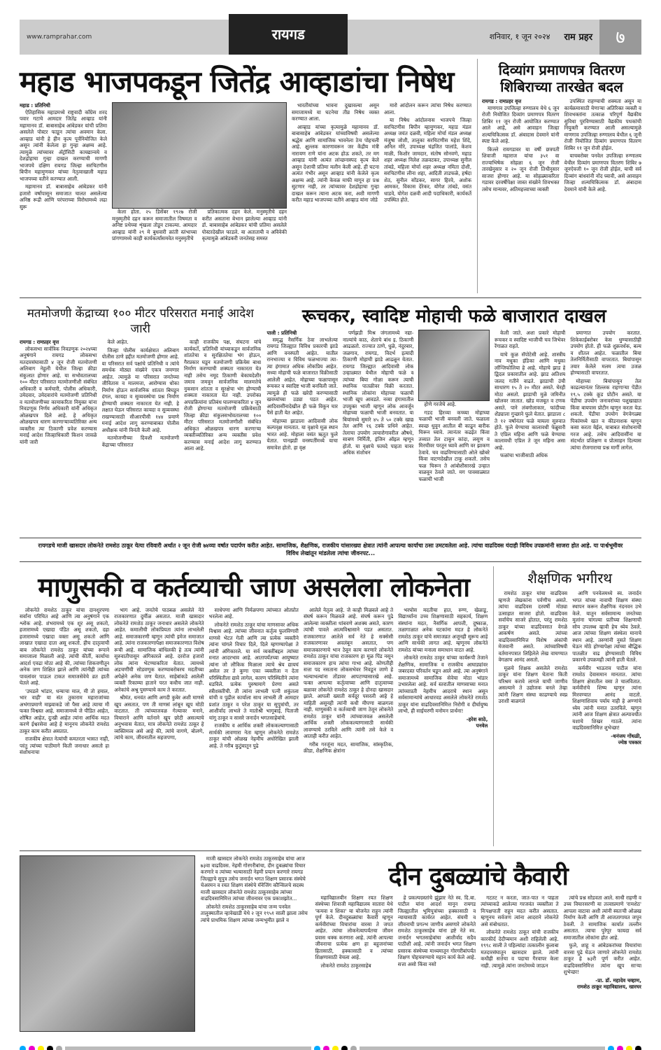www.ramprahar.com
रायगड
शनिवार, १ जून २०२४
राम प्रहर
७
महाड भाजपकडून जितेंद्र आव्हाडांचा निषेध
महाड : प्रतिनिधी
ऐतिहासिक महाडमध्ये राष्ट्रवादी काँग्रेस शरद पवार गटाचे आमदार जितेंद्र आव्हाड यांनी महामानव डॉ. बाबासाहेब आंबेडकर यांची प्रतिमा असलेले पोस्टर फाडून त्यांचा अवमान केला. आव्हाड यांनी हे हीन कृत्य पूर्वनियोजित केले असून त्यांनी केलेला हा गुन्हा अक्षम्य आहे. त्यामुळे त्यांच्यावर अ‍ॅट्रॉसिटी कायद्यान्वये व देशद्रोहाचा गुन्हा दाखल करण्याची मागणी भाजपचे दक्षिण रायगड जिल्हा सरचिटणीस बिपीन महामुणकर यांच्या नेतृत्वाखाली महाड भाजपच्या वतीने करण्यात आली.
महामानव डॉ. बाबासाहेब आंबेडकर यांनी हजारो वर्षांपासून समाजात चालत असलेल्या अनिष्ठ रूढी आणि परंपराच्या विरोधामध्ये लढा सुरू
केला होता. २५ डिसेंबर १९२७ रोजी मनुस्मृतीचे दहन करून समाजातील विषमता व अनिष्ट प्रथेच्या शृंखला तोडून टाकल्या. आमदार आव्हाड यांनी २९ मे बुधवारी क्रांती स्तंभाच्या प्रांगणामध्ये काही कार्यकर्त्यांसमवेत मनुस्मृतीचे
प्रतिकात्मक दहन केले. मनुस्मृतीचे दहन करीत असताना बेभान झालेल्या आव्हाड यांनी डॉ. बाबासाहेब आंबेडकर यांची प्रतिमा असलेले पोस्टरदेखील फाडले. या अतातायी व अविवेकी कृत्यामुळे आंबेडकरी जनतेसह समस्त
भारतीयांच्या भावना दुखावल्या असून समाजामध्ये या घटनेचा तीव्र निषेध व्यक्त करण्यात आला.
आव्हाड यांच्या कृत्यामुळे महामानव डॉ. बाबासाहेब आंबेडकर यांच्याविषयी असलेल्या श्रद्धेस आणि सामाजिक भावनेला ठेच पोहचली आहे. क्षुल्लक कारणावरून जर केंद्रीय मंत्री नारायण राणे यांना अटक होऊ शकते, तर मग आव्हाड यांनी अत्यंत लांच्छनास्पद कृत्य केले असून देशाची प्रतिमा मलीन केली आहे. ही घटना अत्यंत गंभीर असून आव्हाड यांनी केलेले कृत्य अक्षम्य आहे. त्यांनी केवळ माफी मागून हा प्रश्न सुटणार नाही, तर त्यांच्यावर देशद्रोहाचा गुन्हा दाखल करून त्याना अटक करा, अशी मागणी करीत महाड भाजपच्या वतीने आव्हाड यांना जोडे
मारो आंदोलन करून त्यांचा निषेध करण्यात आला.
या निषेध आंदोलनास भाजपचे जिल्हा सरचिटणीस बिपीन म्हामुणकर, महाड मंडल अध्यक्ष जयंत दळवी, महिला मोर्चा मंडल अध्यक्ष मंजुषा जोशी, तालुका सरचिटणीस महेश शिंदे, अनिल मोरे, उपाध्यक्ष चंद्रजित पालांडे, केशव माळी, किशोर जामदार, संतोष सोनवणे, महाड शहर अध्यक्ष निलेश तळवटकर, उपाध्यक्ष सुनील तांबडे, महिला मोर्चा शहर अध्यक्ष नमिता दोशी, सरचिटणीस लीना शहा, आदिती ताडफळे, हर्षदा शेठ, सुनील सोंडकर, सागर हिरवे, अशोक आमकर, विकास देरेकर, योगेश तांबडे, वसंत धाडवे, योगेश दळवी आदी पदाधिकारी, कार्यकर्ते उपस्थित होते.
दिव्यांग प्रमाणपत्र वितरण शिबिराच्या तारखेत बदल
रायगड : रामप्रहर वृत्त
माणगाव उपजिल्हा रुग्णालय येथे ६ जून रोजी नियोजित दिव्यांग प्रमाणपत्र वितरण शिबिर ११ जून रोजी आयोजित करण्यात आले आहे, असे आवाहन जिल्हा शल्यचिकित्सक डॉ. अंबादास देवमाने यांनी स्पष्ट केले आहे.
किल्ले रायगडावर या वर्षी छत्रपती शिवाजी महाराज यांचा ३५१ वा राज्याभिषेक सोहळा ६ जून रोजी तारखेनुसार व २० जून रोजी तिथीनुसार साजरा होणार आहे. या सोहळ्याकरिता गडावर दरवर्षीपेक्षा जास्त संख्येने शिवभक्त तसेच मान्यवर, अतिमहत्त्वाच्या व्यक्ती
उपस्थित राहण्याची शक्यता असून या कार्यक्रमासाठी येणाऱ्या अतिरिक्त व्यक्ती व शिवभक्तांना तत्काळ परिपूर्ण वैद्यकीय सुविधा पुरविण्यासाठी वैद्यकीय पथकांची नियुक्ती करण्यात आली असल्यामुळे माणगाव उपजिल्हा रुग्णालय येथील ६ जूनी रोजी नियोजित दिव्यांग प्रमाणपत्र वितरण शिबिर ११ जून रोजी होईल.
याचबरोबर पनवेल उपजिल्हा रुग्णालय येथील दिव्यांग प्रमाणपत्र वितरण शिबिर ७ जूनऐवजी १० जून रोजी होईल, याची सर्व दिव्यांग बांधवांनी नोंद घ्यावी, असे आवाहन जिल्हा शल्यचिकित्सक डॉ. अंबादास देवमाने यांनी केले आहे.
मतमोजणी केंद्राच्या १०० मीटर परिसरात मनाई आदेश जारी
रायगड : रामप्रहर वृत्त
लोकसभा सार्वत्रिक निवडणूक २०२४च्या अनुषंगाने रायगड लोकसभा मतदारसंघासाठी ४ जून रोजी मतमोजणी अलिबाग नेहुली येथील जिल्हा क्रीडा संकुलात होणार आहे. या सभोवतालच्या १०० मीटर परिसरात मतमोजणीशी संबंधित अधिकारी व कर्मचारी, पोलीस अधिकारी, उमेदवार, उमेदवारांचे मतमोजणी प्रतिनिधी व मतमोजणीच्या कामाकरिता नियुक्त यांना निवडणूक निर्णय अधिकारी यांनी अधिकृत ओळखपत्र दिले आहे. हे अधिकृत ओळखपत्र धारण करणाऱ्याव्यतिरिक्त अन्य व्यक्तीस त्या ठिकाणी प्रवेश करण्यास मनाई आदेश जिल्हाधिकारी किशन जावळे यांनी जारी
केले आहेत.
जिल्हा पोलीस कार्यक्षेत्रात अलिबाग पोलीस ठाणे हद्दीत मतमोजणी होणार आहे. या परिसरात सर्व पक्षांचे प्रतिनिधी व त्यांचे समर्थक मोठ्या संख्येने एकत्र जमणार आहेत. त्यामुळे या परिसरात जनतेच्या जीवितास व मालमत्ता, आरोग्यास धोका निर्माण होऊन सार्वजनिक शांतता बिघडून दंगल, कायदा व सुव्यवस्थेचा प्रश्न निर्माण होण्याची शक्यता नाकारता येत नाही. हे लक्षात घेऊन परिसरात कायदा व सुव्यवस्था राखण्यासाठी सीआरपीसी १४४ प्रमाणे मनाई आदेश लागू करण्याबाबत पोलीस अधीक्षक यांनी विनंती केली आहे.
मतमोजणीच्या दिवशी मतमोजणी केंद्राच्या परिसरात
काही राजकीय पक्ष, संघटना यांचे कार्यकर्ते, प्रतिनिधी यांच्याकडून सार्वजनिक शांततेचा व सुरक्षिततेचा भंग होऊन, गैरप्रकार घडून मतमोजणी प्रक्रियेस बाधा निर्माण करण्याची शक्यता नाकारता येत नाही तसेच नमूद ठिकाणी बेकायदेशीर जमाव जमवून सार्वजनिक मालमत्तेचे नुकसान शांतता व सुरक्षेचा भंग होण्याची शक्यता नाकारता येत नाही. उपरोक्त अपप्रक्रियांना प्रतिबंध घालण्याकरिता ४ जून रोजी होणाऱ्या मतमोजणी प्रक्रियेसाठी जिल्हा क्रीडा संकुलसभोवतालच्या १०० मीटर परिसरात मतमोजणीशी संबंधित अधिकृत ओळखपत्र धारण करणाऱ्या व्यक्तीव्यतिरिक्त अन्य व्यक्तीस प्रवेश करण्यास मनाई आदेश लागू करण्यात आला आहे.
रूचकर, स्वादिष्ट मोहाची फळे बाजारात दाखल
पाली : प्रतिनिधी
समृद्ध नैसर्गिक ठेवा लाभलेल्या रायगड जिल्ह्यात विविध प्रकारची झाडे आणि वनस्पती आहेत. यातील रानभाज्या व विविध फळभाज्या त्या-त्या हंगामात अधिक लोकप्रिय आहेत. सध्या मोहाची फळे बाजारात विक्रीसाठी आलेली आहेत. मोहाच्या फळापासून रूचकर व स्वादिष्ट भाजी बनविली जाते. त्यामुळे ही फळे खरेदी करण्यासाठी खवय्यांच्या उड्या पडत आहेत. आदिवासींनादेखील ही फळे विकून चार पैसे हाती येत आहेत.
मोहाच्या झाडाला आदिवासी लोक कल्पवृक्ष मानतात. या वृक्षाचे मूळ स्थान भारत आहे. मोहाला वसंत ऋतूत फुले येतात. पानझडी वनस्पतींमध्ये याचा समावेश होतो. हा वृक्ष
पर्णझडी मिश्र जंगलामध्ये नद्या-नाल्यांचे काठ, शेताचे बांध इ. ठिकाणी आढळतो. राज्यात ठाणे, धुळे, नंदुरबार, जळगाव, रायगड, विदर्भ इत्यादी ठिकाणी मोहाची झाडे आढळून येतात. रायगड जिल्ह्यात आदिवासी लोक उन्हाळ्यात येथील मोहाची फळे व त्यांच्या बिया गोळा करून त्याची स्थानिक पातळीवर विक्री करतात. स्थानिक लोकांना मोहाच्या फळाची भाजी खूप आवडते. नव्या हंगामातील उपयुक्त भाजी म्हणून लोक आवर्जून मोहाच्या फळाची भाजी बनवतात. या बियांमध्ये सुमारे ४५ ते ५० टक्के खाद्य तेल आणि १६ टक्के प्रथिने आहेत. तेलाचा उपयोग त्वचारोगावरील औषधे, साबण निर्मिती, इंजिन ऑइल म्हणून होतो. या वृक्षाचे फायदे पाहता यावर अधिक संशोधन
होणे गरजेचे आहे.
गडद हिरव्या कच्च्या मोहाच्या फळाची भाजी बनवली जाते. फळाला स्वच्छ धुवून आतील बी काढून बारीक चिरून घ्यावे. त्यानंतर कढईत किंवा तव्यात तेल टाकून कांदा, लसूण व मिरचीवर परतून घ्यावे आणि वर झाकण ठेवावे. चव वाढविण्यासाठी ओले खोबरे किंवा वाटणदेखील टाकू शकतो. तसेच फळ चिरून ते आंबोशीसारखे उन्हात वाळवून ठेवले जाते. मग पावसाळ्यात फळाची भाजी
केली जाते. अशा प्रकारे मोहाची रूचकर व स्वादिष्ट भाजीची चव जिभेवर रेंगाळत राहते.
याचे कूळ सॅपोटेसी आहे. शास्त्रीय नाव मधुका इंडिका आणि मधुका लाँन्जिफोलिया हे आहे. मोहाचे झाड हे द्विदल प्रकारातील आहे. झाड अतिशय जलद गतीने वाढते. झाडाची उंची साधारण १५ ते २० मीटर असते. घेरही मोठा असतो. झाडाची मुळे जमिनीत खोलवर जातात. खोड मजबूत व टणक असते. पाने लंबगोलाकार, फांदीच्या शेंड्याला गुच्छाने फुले येतात. झाडाला ८ ते १२ वर्षांनंतर फळे यायला सुरुवात होते. फुले येण्याचा कालावधी फेब्रुवारी ते एप्रिल महिना आणि फळे येण्याचा कालावधी एप्रिल ते जून महिना असा आहे.
फळांचा भाजीसाठी अधिक
प्रमाणात उपयोग करतात. शिकेकाईबरोबर केस धुण्यासाठीही उपयोग होतो. ही फळे शुक्रवर्धक, बल्य व शीतल आहेत. फळातील बिया तेलनिर्मितीसाठी वापरतात. बियांपासून तयार केलेले मलम त्वचा उजळ होण्यासाठी वापरतात.
मोहाच्या बियांपासून तेल काढल्यानंतर शिल्लक राहणाऱ्या पेंडीत १९.५ टक्के क्रूड प्रोटीन असते. या पेंडीचा उपयोग जनावरांच्या पशुखाद्यात किंवा बायपास प्रोटीन म्हणून करता येऊ शकतो. पेंडीचा उपयोग वेगवेगळ्या पिकांमध्ये खत व कीडनाशक म्हणून कसा करता येईल, याबाबत संशोधनाची गरज आहे. तसेच आदिवासींना या संदर्भात प्रशिक्षण व प्रोत्साहन दिल्यास त्यांचा रोजगाराचा प्रश्न मार्गी लागेल.
रायगडचे माजी खासदार लोकनेते रामशेठ ठाकूर येत्या रविवारी अर्थात २ जून रोजी ७४व्या वर्षात पदार्पण करीत आहेत. सामाजिक, शैक्षणिक, राजकीय यांसारख्या क्षेत्रात त्यांनी आपल्या कार्याचा ठसा उमटवलेला आहे. त्यांचा वाढदिवस यंदाही विविध उपक्रमांनी साजरा होत आहे. या पार्श्वभूमीवर विविध लेखांतून मांडलेला त्यांचा जीवनपट...
माणुसकी व कर्तव्याची जाण असलेला लोकनेता
लोकनेते रामशेठ ठाकूर यांचा दानशूरपणा सर्वांना परिचित आहे आणि त्या अनुषंगाने एक श्लोक आहे. शंभरामध्ये एक शूर असू शकतो, हजारामध्ये एखादा पंडित असू शकतो, दहा हजारामध्ये एखादा वक्ता असू शकतो आणि लाखात एखादा दाता असू शकतो. हीच दातृत्वाची बाब लोकनेते रामशेठ ठाकूर यांच्या रूपाने समाजाला मिळाली आहे. त्यांची कीर्ती, कार्याचा आदर्श एवढा मोठा आहे की, त्यांच्या शिकवणीतून अनेक जण शिक्षित झाले आणि त्यांनीही त्यांच्या पावलांवर पाऊल टाकत समाजसेवेचे व्रत हाती घेतले आहे.
'उघडले भांडार, धन्याचा माल, मी तो हमाल, भार वाही' या संत तुकाराम महाराजांच्या अभंगाप्रमाणे माझ्याकडे जो पैसा आहे त्याचा मी फक्त विश्वस्त आहे. समाजामध्ये जे पीडित आहेत, शोषित आहेत, दुःखी आहेत त्यांना आर्थिक मदत करणे ईश्वरसेवा आहे हे मानूनच लोकनेते रामशेठ ठाकूर काम करीत असतात.
राजकीय क्षेत्रात नेत्यांची कमतरता भासत नाही, परंतु त्यांच्या पाठीमागे किती जनाधार असतो हा संशोधनाचा
भाग आहे. जनतेचे पाठबळ असलेले नेते राजकारणात दुर्मीळ असतात. माजी खासदार लोकनेते रामशेठ ठाकूर जनाधार असलेले लोकनेते आहेत. कमालीची लोकप्रियता त्यांना लाभलेली आहे. समाजकारणी म्हणून त्यांची इमेज समाजात आहे. त्यांना राजकारणापेक्षा समाजकारणात विशेष रूची आहे. सामाजिक बांधिलकी हे तत्व त्यांनी सुरुवातीपासून अंगिकारले आहे. दररोज हजारो लोक त्यांना भेटण्याकरिता येतात. त्यामध्ये अडचणींची सोडवणूक करण्याबरोबरच मदतीच्या अपेक्षेने अनेक जण येतात. साहेबांकडे आलेली व्यक्ती रिकाम्या हाताने परत कधीच जात नाही. अनेकांचे अश्रू पुसण्याचे काम ते करतात.
श्रीमंत, धनवंत आणि अगदी कुबेर अशी माणसे खूप असतात, पण ती माणसं लांबून खूप मोठी वाटतात. ती त्यांच्याजवळ गेल्यावर मनाने, विचाराने आणि वर्तनाने खूप छोटी असल्याचे अनुभवास येतात, मात्र लोकनेते रामशेठ ठाकूर हे व्यक्तिमत्त्व असे आहे की, त्यांचे वागणे, बोलणे, त्यांचे काम, जीवनातील सहजपणा,
साधेपणा आणि निर्मळपणा त्यांच्यात ओतप्रोत भरलेला आहे.
लोकनेते रामशेठ ठाकूर यांचा माणसावर अधिक विश्वास आहे. त्यांच्या जीवनात कर्तृत्व फुलविणारी माणसे भेटत गेली आणि त्या प्रत्येक व्यक्तीने त्यांना चांगले विचार दिले, दिले म्हणण्यापेक्षा ते त्यांनी अंगिकारले. या सर्व व्यक्तींबद्दल त्यांच्या मनात आदरभाव आहे. आतापर्यंतच्या आयुष्यात त्यांना जो लौकिक मिळाला त्याचे श्रेय द्यायचं असेल तर ते कुणा एका व्यक्तीला न देता परिस्थितीला द्यावे लागेल, कारण परिस्थितीने त्यांना घडविले. प्रत्येक पुरुषामागे प्रेरणा असते स्त्रीशक्तीची. ती त्यांना लाभली पत्नी शकुंतला यांची व पुढील कार्याला साथ लाभली ती आमदार प्रशांत ठाकूर व परेश ठाकूर या सुपुत्रांची, तर आशीर्वाद लाभले ते मातोश्री भागूबाई, पिताजी चांगू ठाकूर व सासरे जनार्दन भगतसाहेबांचे.
राजकीय व आर्थिक शक्ती लोककल्याणासाठी सार्थकी लावणारा नेता म्हणून लोकनेते रामशेठ ठाकूर यांची ओळख नेहमीच अधोरेखित झाली आहे. ते गरीब कुटुंबातून पुढे
आलेले नेतृत्व आहे. जे काही मिळवले आहे ते संघर्ष करून मिळवले आहे. संघर्ष करून पुढे आलेल्या व्यक्तीला थांबवणे अशक्य असते, कारण त्यांची पावले आत्मविश्वासाने पडत असतात. राजकारणात आलेले सर्व नेते हे सक्सेसी राजकारणावर अवलंबून असतात, पण समाजकारणाचे भान ठेवून काम करणारे लोकनेते रामशेठ ठाकूर यांचा राजकारण हा मूळ पिंड नसून समाजकारण हाच त्यांचा गाभा आहे. कोणतीही सत्ता पद नसताना लोकसभेवर निवडून जाणे हे भल्याभल्यांना तोंडावर आपटण्यासारखे आहे. फक्त आपल्या कर्तृत्वाच्या आणि दातृत्वाच्या बळावर लोकनेते रामशेठ ठाकूर हे दोनदा खासदार झाले. आपली ख्याती सर्वदूर पसरली आहे हे माहिती असूनही त्यांनी कधी मीपणा बाळगला नाही. माणुसकी व कर्तव्याची जाण ठेवून लोकनेते रामशेठ ठाकूर यांनी त्यांच्याजवळ असलेली आर्थिक शक्ती लोककल्याणासाठी सार्थकी लावण्याचे ठरविले आणि त्यांनी तसे केले व आताही करीत आहेत.
गरीब गरजूंना मदत, सामाजिक, सांस्कृतिक, क्रीडा, शैक्षणिक क्षेत्रांना
भरघोस मदतीचा हात, रुग्ण, खेळाडू, विद्यार्थ्यांना उच्च शिक्षणासाठी सहकार्य, शिक्षण संस्थांना मदत, नैसर्गिक आपत्ती, दुष्काळ, तळागाळात अनेक घटकांना मदत हे लोकनेते रामशेठ ठाकूर यांचे समाजव्रत अजूनही सुरूच आहे आणि सार्थकी लागत आहे. म्हणूनच लोकनेते रामशेठ यांच्या मनाला समाधान वाटत आहे.
लोकनेते रामशेठ ठाकूर यांच्या कार्यरूपी तेजाने शैक्षणिक, सामाजिक व राजकीय आघाड्यांवर जबरदस्त परिवर्तन घडून आले आहे. त्या अनुषंगाने समाजामध्ये सामाजिक सेवेचा मोठा भांडार उभारलेला आहे. सर्व स्तरातील माणसाच्या मनात त्यांच्याप्रती नेहमीच आदराचे स्थान असून सर्वसामान्यांचे आधारवड असलेले लोकनेते रामशेठ ठाकूर यांना वाढदिवसानिमित्त निरोगी व दीर्घायुष्य लाभो, ही साईचरणी मनोमन प्रार्थना!
-हरेश साठे,
पनवेल
शैक्षणिक भगीरथ
रामशेठ ठाकूर यांचा वाढदिवस म्हणजे लेखकांना पर्वणीच असते. त्यांचा वाढदिवस दरवर्षी मोठ्या उत्साहात साजरा होतो. वाढदिवस सर्वांचेच साजरे होतात, परंतु रामशेठ ठाकूर यांच्या वाढदिवसात वेगळे आकर्षण असते. त्यांच्या वाढदिवसानिमित्त विशेष अंकांची मेजवानी असते. त्यांच्याविषयी वर्तमानपत्रात लिहिलेले लेख वाचण्यात वेगळाच आनंद असतो.
मूळचे शिक्षक असलेले रामशेठ ठाकूर यांना शिक्षण घेताना किती परिश्रम करावे लागले याची जाणीव असल्याने ते उद्योजक बनले तेव्हा त्यांनी शिक्षण संस्था काढण्याचे स्वप्न उराशी बाळगले
आणि पनवेलमध्ये स्व. जनार्दन भगत यांच्या नावाची शिक्षण संस्था स्थापन करून शैक्षणिक नंदनवन उभे केले. यातून सर्वसामान्य जनतेच्या मुलांना चांगल्या प्रतीच्या शिक्षणाची सोय उपलब्ध व्हावी हेच ध्येय ठेवले. आज त्यांच्या शिक्षण संस्थेला मानाचे स्थान आहे. तरुणांनी नुसते शिक्षण घेऊन मोठे होण्यापेक्षा त्यांच्या बौद्धिक पातळीत वाढ होण्यासाठी विविध प्रकारचे उपक्रमही त्यांनी हाती घेतले.
कर्मवीर भाऊराव पाटील यांना रामशेठ देवासमान मानतात. त्यांचा शिक्षण क्षेत्रातील वसा ते चालवितात. कर्मवीरांचे शिष्य म्हणून त्यांना मिरवण्यात आनंद वाटतो. शिक्षणाशिवाय पर्याय नाही हे अण्णांचे ध्येय त्यांनी मनात उतरविले. म्हणून त्यांनी आज शिक्षण क्षेत्रात अल्पावधीत यशाचे शिखर गाठले. त्यांना वाढदिवसानिमित्त शुभेच्छा!
-धनंजय गोंधळी,
ज्येष्ठ पत्रकार
माजी खासदार लोकनेते रामशेठ ठाकूरसाहेब यांचा आज ७३वा वाढदिवस. नेहमी गोरगरीबांचा, दीन दुबळ्यांचा विचार करणारे व त्यांच्या भल्यासाठी नेहमी प्रयत्न करणारे रायगड जिल्ह्याचे सुपुत्र तसेच जनार्दन भगत शिक्षण प्रसारक संस्थेचे चेअरमन व रयत शिक्षण संस्थेचे मॅनेजिंग कौन्सिलचे सदस्य माजी खासदार लोकनेते रामशेठ ठाकूरसाहेब त्यांच्या वाढदिवसानिमित्त त्यांच्या जीवनावर एक प्रकाशझोत...
लोकनेते रामशेठ ठाकूरसाहेब यांचा जन्म पनवेल तालुक्यातील न्हावेखाडी येथे २ जून १९५१ साली झाला तसेच त्यांचे प्राथमिक शिक्षण त्यांच्या जन्मभूमीत झाले व
दीन दुबळ्यांचे कैवारी
महाविद्यालयीन शिक्षण रयत शिक्षण संस्थेच्या शिवाजी महाविद्यालय सातारा येथे 'कमवा व शिका' या योजनेत राहून त्यांनी पूर्ण केले. दीनदुबळ्यांचा कैवारी म्हणून कर्मवीरांच्या विचारांचा वारसा ते जपत आहेत. त्यांचा लोकनेत्यापर्यंतचा जीवन प्रवास थक्क करणारा आहे. त्यांनी आपल्या जीवनाचा प्रत्येक क्षण हा बहुजनांच्या हितासाठी, हक्कासाठी व त्यांच्या शिक्षणासाठी वेचला आहे.
लोकनेते रामशेठ ठाकूरसाहेब
हे प्रकल्पग्रस्तांचे झुंझार नेते स्व. दि.बा. पाटील यांना आदर्श मानून रायगड जिल्ह्यातील भूमिपुत्रांच्या हक्कासाठी व न्यायासाठी कार्यरत आहेत. संयमी व जीवनाची प्रगल्भ जाणीव असणारे लोकनेते रामशेठ ठाकूरसाहेब यांना द्रष्टे नेते स्व. जनार्दन भगतसाहेबांचा आशीर्वाद सदैव पाठीशी आहे. त्यांनी जनार्दन भगत शिक्षण प्रसारक संस्थेच्या माध्यमातून गोरगरीबांपर्यंत शिक्षण पोहचवण्याचे महान कार्य केले आहे. सत्ता असो किंवा नसो
गटतट न करता, जात-पात न पाहता त्यांच्याकडे आलेल्या गरजवंत व्यक्तीला ते निःपक्षपाती राहून मदत करीत असतात. म्हणूनच सर्वजण त्यांना आदराने लोकनेते असे संबोधतात.
लोकनेते रामशेठ ठाकूर यांची राजकीय कारकीर्द देदीप्यमान अशी राहिलेली आहे. १९९८ साली ते पहिल्यांदा तत्कालीन कुलाबा मतदारसंघातून खासदार झाले. त्यांनी कधीही सत्तेचा व पदाचा गैरवापर केला नाही. त्यामुळे त्यांना जनतेमध्ये जाऊन
त्यांचे प्रश्न सोडवता आले. साधी राहणी व उच्च विचारसरणी या तत्त्वाप्रमाणे 'रामशेठ' आपला वाटावा अशी त्यांनी स्वतःची ओळख निर्माण केली आणि ती आजतागायत जपून ठेवली. ते सामाजिक कार्यात तल्लीन असतात. त्याचा पुरेपूर फायदा सर्व समाजातील लोकांना होत आहे.
फुले, शाहू व आंबेडकरांच्या विचारांचा वारसा पुढे घेऊन जाणारे लोकनेते रामशेठ ठाकूर हे ७३री पूर्ण करीत आहेत. वाढदिवसानिमित्त त्यांना खूप साऱ्या शुभेच्छा!
-प्रा. डॉ. महादेव चव्हाण,
रामशेठ ठाकूर महाविद्यालय, खारघर